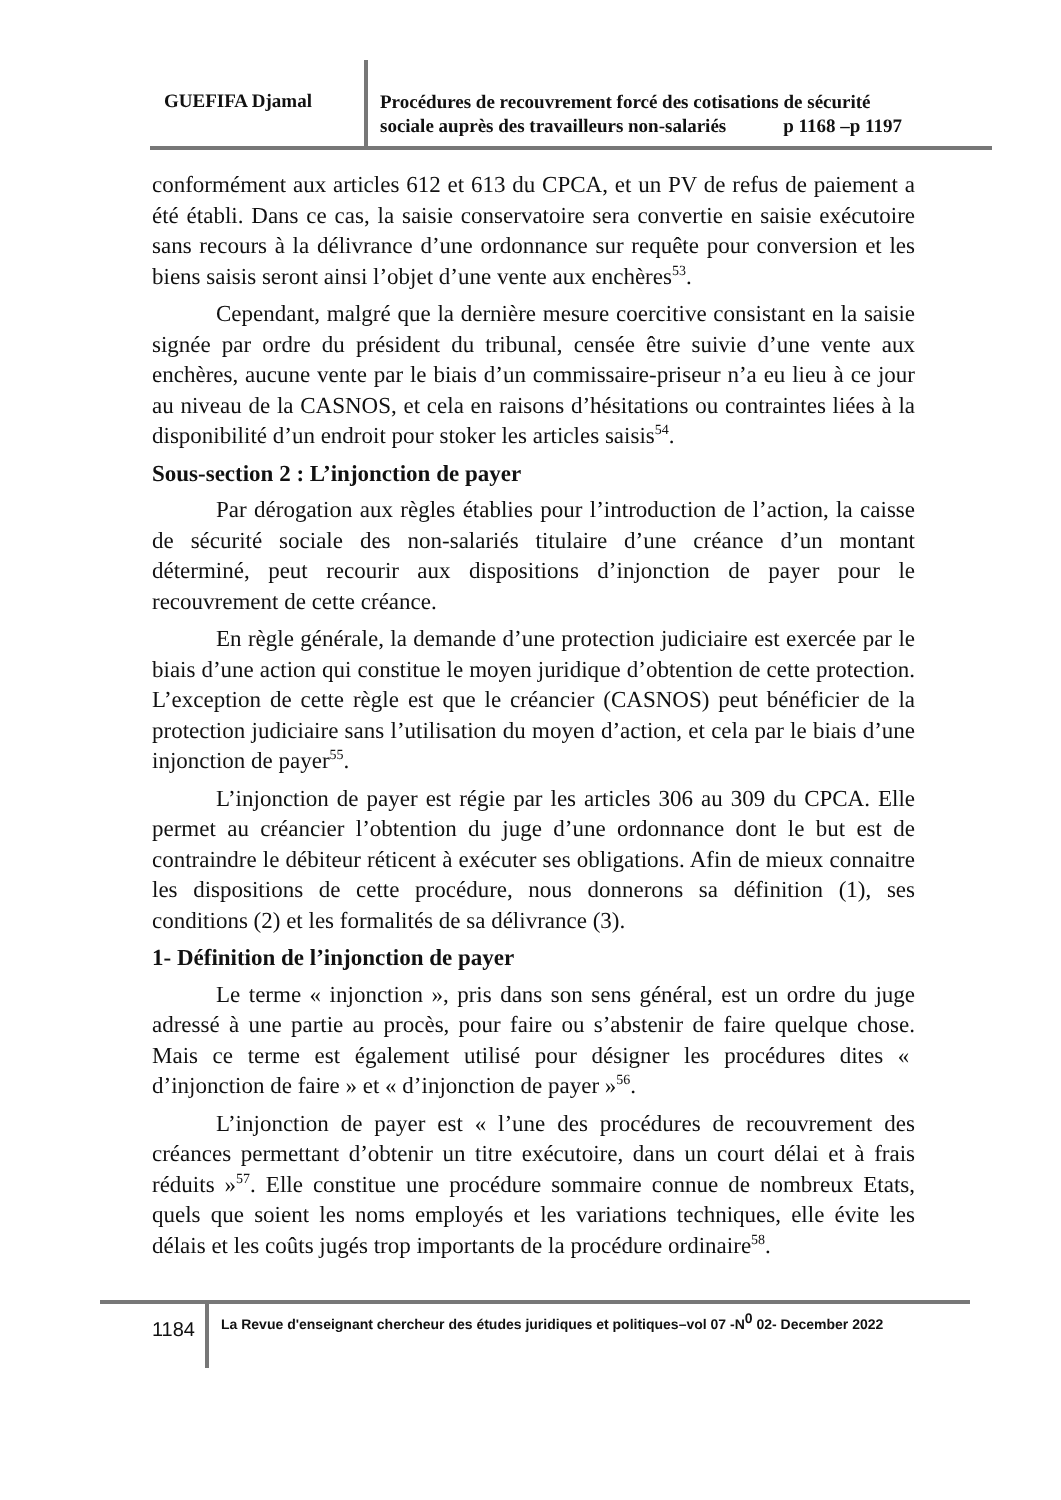GUEFIFA Djamal
Procédures de recouvrement forcé des cotisations de sécurité
sociale auprès des travailleurs non-salariés p 1168 –p 1197
conformément aux articles 612 et 613 du CPCA, et un PV de refus de paiement a été établi. Dans ce cas, la saisie conservatoire sera convertie en saisie exécutoire sans recours à la délivrance d’une ordonnance sur requête pour conversion et les biens saisis seront ainsi l’objet d’une vente aux enchères<sup>53</sup>.
Cependant, malgré que la dernière mesure coercitive consistant en la saisie signée par ordre du président du tribunal, censée être suivie d’une vente aux enchères, aucune vente par le biais d’un commissaire-priseur n’a eu lieu à ce jour au niveau de la CASNOS, et cela en raisons d’hésitations ou contraintes liées à la disponibilité d’un endroit pour stoker les articles saisis<sup>54</sup>.
Sous-section 2 : L’injonction de payer
Par dérogation aux règles établies pour l’introduction de l’action, la caisse de sécurité sociale des non-salariés titulaire d’une créance d’un montant déterminé, peut recourir aux dispositions d’injonction de payer pour le recouvrement de cette créance.
En règle générale, la demande d’une protection judiciaire est exercée par le biais d’une action qui constitue le moyen juridique d’obtention de cette protection. L’exception de cette règle est que le créancier (CASNOS) peut bénéficier de la protection judiciaire sans l’utilisation du moyen d’action, et cela par le biais d’une injonction de payer<sup>55</sup>.
L’injonction de payer est régie par les articles 306 au 309 du CPCA. Elle permet au créancier l’obtention du juge d’une ordonnance dont le but est de contraindre le débiteur réticent à exécuter ses obligations. Afin de mieux connaitre les dispositions de cette procédure, nous donnerons sa définition (1), ses conditions (2) et les formalités de sa délivrance (3).
1- Définition de l’injonction de payer
Le terme « injonction », pris dans son sens général, est un ordre du juge adressé à une partie au procès, pour faire ou s’abstenir de faire quelque chose. Mais ce terme est également utilisé pour désigner les procédures dites « d’injonction de faire » et « d’injonction de payer »<sup>56</sup>.
L’injonction de payer est « l’une des procédures de recouvrement des créances permettant d’obtenir un titre exécutoire, dans un court délai et à frais réduits »<sup>57</sup>. Elle constitue une procédure sommaire connue de nombreux Etats, quels que soient les noms employés et les variations techniques, elle évite les délais et les coûts jugés trop importants de la procédure ordinaire<sup>58</sup>.
1184
La Revue d'enseignant chercheur des études juridiques et politiques–vol 07 -N<sup>0</sup> 02- December 2022